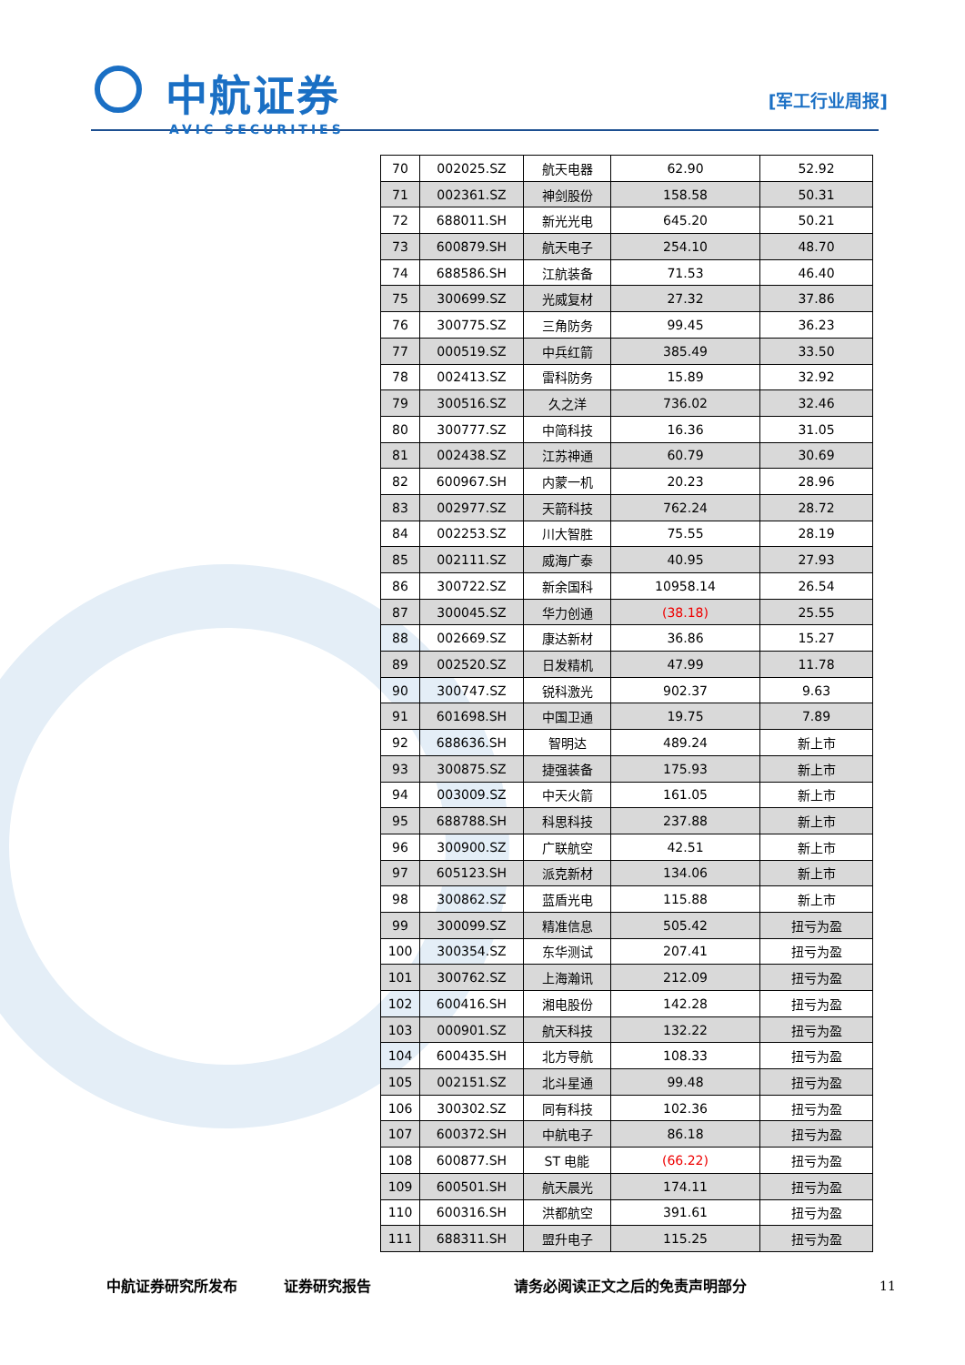中航证券
AVIC SECURITIES
[军工行业周报]
| 70 | 002025.SZ | 航天电器 | 62.90 | 52.92 |
| 71 | 002361.SZ | 神剑股份 | 158.58 | 50.31 |
| 72 | 688011.SH | 新光光电 | 645.20 | 50.21 |
| 73 | 600879.SH | 航天电子 | 254.10 | 48.70 |
| 74 | 688586.SH | 江航装备 | 71.53 | 46.40 |
| 75 | 300699.SZ | 光威复材 | 27.32 | 37.86 |
| 76 | 300775.SZ | 三角防务 | 99.45 | 36.23 |
| 77 | 000519.SZ | 中兵红箭 | 385.49 | 33.50 |
| 78 | 002413.SZ | 雷科防务 | 15.89 | 32.92 |
| 79 | 300516.SZ | 久之洋 | 736.02 | 32.46 |
| 80 | 300777.SZ | 中简科技 | 16.36 | 31.05 |
| 81 | 002438.SZ | 江苏神通 | 60.79 | 30.69 |
| 82 | 600967.SH | 内蒙一机 | 20.23 | 28.96 |
| 83 | 002977.SZ | 天箭科技 | 762.24 | 28.72 |
| 84 | 002253.SZ | 川大智胜 | 75.55 | 28.19 |
| 85 | 002111.SZ | 威海广泰 | 40.95 | 27.93 |
| 86 | 300722.SZ | 新余国科 | 10958.14 | 26.54 |
| 87 | 300045.SZ | 华力创通 | (38.18) | 25.55 |
| 88 | 002669.SZ | 康达新材 | 36.86 | 15.27 |
| 89 | 002520.SZ | 日发精机 | 47.99 | 11.78 |
| 90 | 300747.SZ | 锐科激光 | 902.37 | 9.63 |
| 91 | 601698.SH | 中国卫通 | 19.75 | 7.89 |
| 92 | 688636.SH | 智明达 | 489.24 | 新上市 |
| 93 | 300875.SZ | 捷强装备 | 175.93 | 新上市 |
| 94 | 003009.SZ | 中天火箭 | 161.05 | 新上市 |
| 95 | 688788.SH | 科思科技 | 237.88 | 新上市 |
| 96 | 300900.SZ | 广联航空 | 42.51 | 新上市 |
| 97 | 605123.SH | 派克新材 | 134.06 | 新上市 |
| 98 | 300862.SZ | 蓝盾光电 | 115.88 | 新上市 |
| 99 | 300099.SZ | 精准信息 | 505.42 | 扭亏为盈 |
| 100 | 300354.SZ | 东华测试 | 207.41 | 扭亏为盈 |
| 101 | 300762.SZ | 上海瀚讯 | 212.09 | 扭亏为盈 |
| 102 | 600416.SH | 湘电股份 | 142.28 | 扭亏为盈 |
| 103 | 000901.SZ | 航天科技 | 132.22 | 扭亏为盈 |
| 104 | 600435.SH | 北方导航 | 108.33 | 扭亏为盈 |
| 105 | 002151.SZ | 北斗星通 | 99.48 | 扭亏为盈 |
| 106 | 300302.SZ | 同有科技 | 102.36 | 扭亏为盈 |
| 107 | 600372.SH | 中航电子 | 86.18 | 扭亏为盈 |
| 108 | 600877.SH | ST 电能 | (66.22) | 扭亏为盈 |
| 109 | 600501.SH | 航天晨光 | 174.11 | 扭亏为盈 |
| 110 | 600316.SH | 洪都航空 | 391.61 | 扭亏为盈 |
| 111 | 688311.SH | 盟升电子 | 115.25 | 扭亏为盈 |
中航证券研究所发布 证券研究报告 请务必阅读正文之后的免责声明部分 11